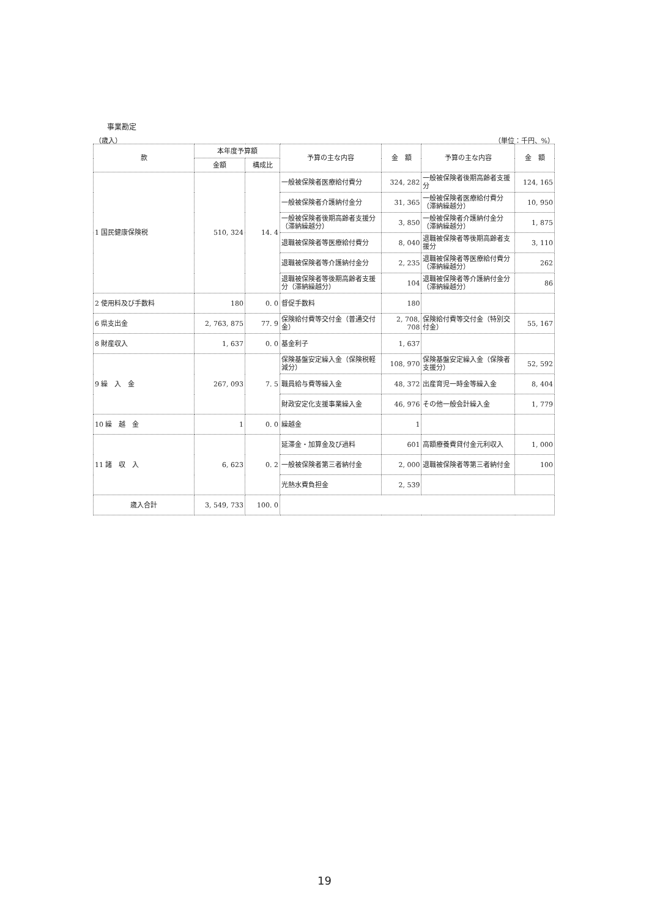事業勘定
（歳入） （単位：千円、%）
| 款 | 本年度予算額 | | 予算の主な内容 | 金 額 | 予算の主な内容 | 金 額 |
| --- | --- | --- | --- | --- | --- | --- |
| | 金額 | 構成比 | | | | |
| 1 国民健康保険税 | 510, 324 | 14. 4 | 一般被保険者医療給付費分 | 324, 282 | 一般被保険者後期高齢者支援分 | 124, 165 |
| | | | 一般被保険者介護納付金分 | 31, 365 | 一般被保険者医療給付費分（滞納繰越分） | 10, 950 |
| | | | 一般被保険者後期高齢者支援分（滞納繰越分） | 3, 850 | 一般被保険者介護納付金分（滞納繰越分） | 1, 875 |
| | | | 退職被保険者等医療給付費分 | 8, 040 | 退職被保険者等後期高齢者支援分 | 3, 110 |
| | | | 退職被保険者等介護納付金分 | 2, 235 | 退職被保険者等医療給付費分（滞納繰越分） | 262 |
| | | | 退職被保険者等後期高齢者支援分（滞納繰越分） | 104 | 退職被保険者等介護納付金分（滞納繰越分） | 86 |
| 2 使用料及び手数料 | 180 | 0. 0 | 督促手数料 | 180 | | |
| 6 県支出金 | 2, 763, 875 | 77. 9 | 保険給付費等交付金（普通交付金） | 2, 708, 708 | 保険給付費等交付金（特別交付金） | 55, 167 |
| 8 財産収入 | 1, 637 | 0. 0 | 基金利子 | 1, 637 | | |
| 9 繰 入 金 | 267, 093 | 7. 5 | 保険基盤安定繰入金（保険税軽減分） | 108, 970 | 保険基盤安定繰入金（保険者支援分） | 52, 592 |
| | | | 職員給与費等繰入金 | 48, 372 | 出産育児一時金等繰入金 | 8, 404 |
| | | | 財政安定化支援事業繰入金 | 46, 976 | その他一般会計繰入金 | 1, 779 |
| 10 繰 越 金 | 1 | 0. 0 | 繰越金 | 1 | | |
| 11 諸 収 入 | 6, 623 | 0. 2 | 延滞金・加算金及び過料 | 601 | 高額療養費貸付金元利収入 | 1, 000 |
| | | | 一般被保険者第三者納付金 | 2, 000 | 退職被保険者等第三者納付金 | 100 |
| | | | 光熱水費負担金 | 2, 539 | | |
| 歳入合計 | 3, 549, 733 | 100. 0 | | | | |
19